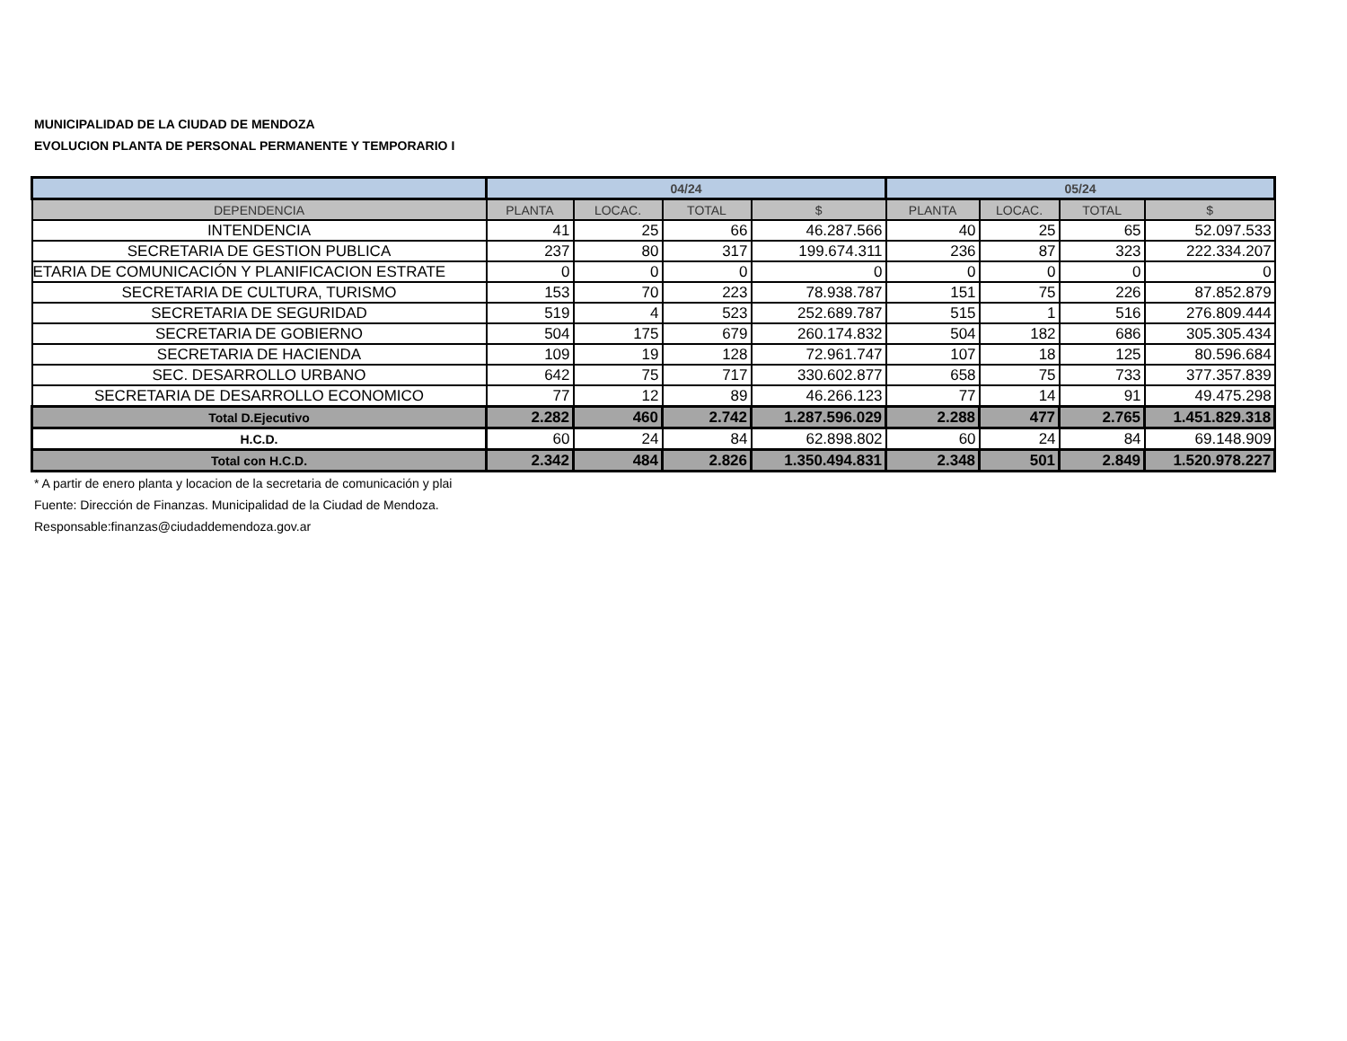MUNICIPALIDAD DE LA CIUDAD DE MENDOZA
EVOLUCION PLANTA DE PERSONAL PERMANENTE Y TEMPORARIO I
| | 04/24 | | | | 05/24 | | | |
| --- | --- | --- | --- | --- | --- | --- | --- | --- |
| DEPENDENCIA | PLANTA | LOCAC. | TOTAL | $ | PLANTA | LOCAC. | TOTAL | $ |
| INTENDENCIA | 41 | 25 | 66 | 46.287.566 | 40 | 25 | 65 | 52.097.533 |
| SECRETARIA DE GESTION PUBLICA | 237 | 80 | 317 | 199.674.311 | 236 | 87 | 323 | 222.334.207 |
| ETARIA DE COMUNICACIÓN Y PLANIFICACION ESTRATE | 0 | 0 | 0 | 0 | 0 | 0 | 0 | 0 |
| SECRETARIA DE CULTURA, TURISMO | 153 | 70 | 223 | 78.938.787 | 151 | 75 | 226 | 87.852.879 |
| SECRETARIA DE SEGURIDAD | 519 | 4 | 523 | 252.689.787 | 515 | 1 | 516 | 276.809.444 |
| SECRETARIA DE GOBIERNO | 504 | 175 | 679 | 260.174.832 | 504 | 182 | 686 | 305.305.434 |
| SECRETARIA DE HACIENDA | 109 | 19 | 128 | 72.961.747 | 107 | 18 | 125 | 80.596.684 |
| SEC. DESARROLLO URBANO | 642 | 75 | 717 | 330.602.877 | 658 | 75 | 733 | 377.357.839 |
| SECRETARIA DE DESARROLLO ECONOMICO | 77 | 12 | 89 | 46.266.123 | 77 | 14 | 91 | 49.475.298 |
| Total D.Ejecutivo | 2.282 | 460 | 2.742 | 1.287.596.029 | 2.288 | 477 | 2.765 | 1.451.829.318 |
| H.C.D. | 60 | 24 | 84 | 62.898.802 | 60 | 24 | 84 | 69.148.909 |
| Total con H.C.D. | 2.342 | 484 | 2.826 | 1.350.494.831 | 2.348 | 501 | 2.849 | 1.520.978.227 |
* A partir de enero planta y locacion de la secretaria de comunicación y plai
Fuente: Dirección de Finanzas. Municipalidad de la Ciudad de Mendoza.
Responsable:finanzas@ciudaddemendoza.gov.ar